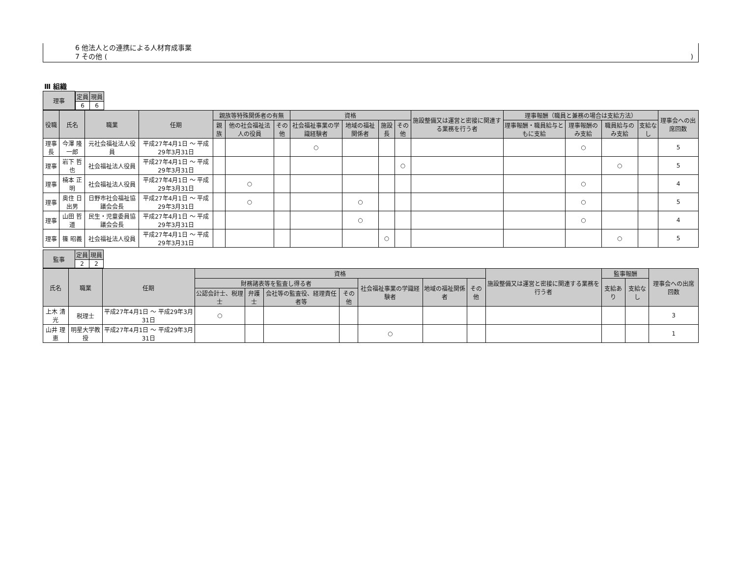6 他法人との連携による人材育成事業
7 その他 ()
Ⅲ 組織
| 理事 | / 定員 / 現員 / / --- / --- / / 6 / 6 / |
| 役職 | 氏名 | 職業 | 任期 | 親族等特殊関係者の有無 | | | 資格 | | | | 施設整備又は運営と密接に関連する業務を行う者 | 理事報酬（職員と兼務の場合は支給方法） | | | | 理事会への出席回数 |
| --- | --- | --- | --- | --- | --- | --- | --- | --- | --- | --- | --- | --- | --- | --- | --- | --- |
| | | | | 親族 | 他の社会福祉法人の役員 | その他 | 社会福祉事業の学識経験者 | 地域の福祉関係者 | 施設長 | その他 | | 理事報酬・職員給与ともに支給 | 理事報酬のみ支給 | 職員給与のみ支給 | 支給なし | |
| 理事長 | 今澤 隆一郎 | 元社会福祉法人役員 | 平成27年4月1日 ～ 平成29年3月31日 | | | | ○ | | | | | | ○ | | | 5 |
| 理事 | 岩下 哲也 | 社会福祉法人役員 | 平成27年4月1日 ～ 平成29年3月31日 | | | | | | | ○ | | | | ○ | | 5 |
| 理事 | 楠本 正明 | 社会福祉法人役員 | 平成27年4月1日 ～ 平成29年3月31日 | | ○ | | | | | | | | ○ | | | 4 |
| 理事 | 奥住 日出男 | 日野市社会福祉協議会会長 | 平成27年4月1日 ～ 平成29年3月31日 | | ○ | | | ○ | | | | | ○ | | | 5 |
| 理事 | 山田 哲道 | 民生・児童委員協議会会長 | 平成27年4月1日 ～ 平成29年3月31日 | | | | | ○ | | | | | ○ | | | 4 |
| 理事 | 篠 昭義 | 社会福祉法人役員 | 平成27年4月1日 ～ 平成29年3月31日 | | | | | | ○ | | | | | ○ | | 5 |
| 監事 | 定員 | 現員 |
| --- | --- | --- |
| | 2 | 2 |
| 氏名 | 職業 | 任期 | 資格 | | | | | | | 施設整備又は運営と密接に関連する業務を行う者 | 監事報酬 | | 理事会への出席回数 |
| --- | --- | --- | --- | --- | --- | --- | --- | --- | --- | --- | --- | --- | --- |
| | | | 財務諸表等を監査し得る者 | | | | 社会福祉事業の学識経験者 | 地域の福祉関係者 | その他 | | 支給あり | 支給なし | |
| | | | 公認会計士、税理士 | 弁護士 | 会社等の監査役、経理責任者等 | その他 | | | | | | | |
| 上木 清光 | 税理士 | 平成27年4月1日 ～ 平成29年3月31日 | ○ | | | | | | | | | | 3 |
| 山井 理恵 | 明星大学教授 | 平成27年4月1日 ～ 平成29年3月31日 | | | | | ○ | | | | | | 1 |